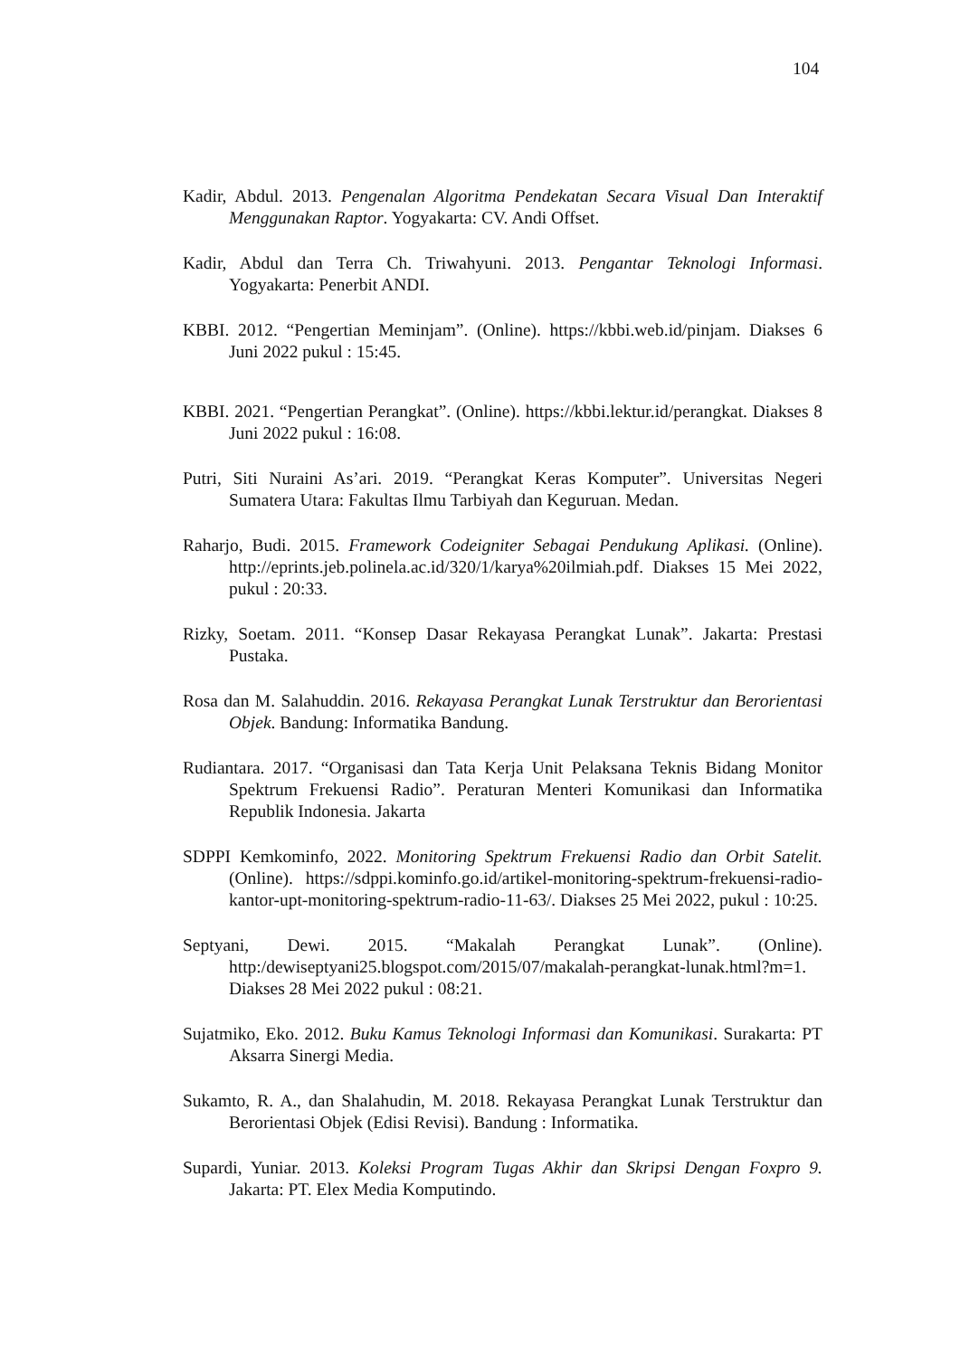104
Kadir, Abdul. 2013. Pengenalan Algoritma Pendekatan Secara Visual Dan Interaktif Menggunakan Raptor. Yogyakarta: CV. Andi Offset.
Kadir, Abdul dan Terra Ch. Triwahyuni. 2013. Pengantar Teknologi Informasi. Yogyakarta: Penerbit ANDI.
KBBI. 2012. “Pengertian Meminjam”. (Online). https://kbbi.web.id/pinjam. Diakses 6 Juni 2022 pukul : 15:45.
KBBI. 2021. “Pengertian Perangkat”. (Online). https://kbbi.lektur.id/perangkat. Diakses 8 Juni 2022 pukul : 16:08.
Putri, Siti Nuraini As’ari. 2019. “Perangkat Keras Komputer”. Universitas Negeri Sumatera Utara: Fakultas Ilmu Tarbiyah dan Keguruan. Medan.
Raharjo, Budi. 2015. Framework Codeigniter Sebagai Pendukung Aplikasi. (Online). http://eprints.jeb.polinela.ac.id/320/1/karya%20ilmiah.pdf. Diakses 15 Mei 2022, pukul : 20:33.
Rizky, Soetam. 2011. “Konsep Dasar Rekayasa Perangkat Lunak”. Jakarta: Prestasi Pustaka.
Rosa dan M. Salahuddin. 2016. Rekayasa Perangkat Lunak Terstruktur dan Berorientasi Objek. Bandung: Informatika Bandung.
Rudiantara. 2017. “Organisasi dan Tata Kerja Unit Pelaksana Teknis Bidang Monitor Spektrum Frekuensi Radio”. Peraturan Menteri Komunikasi dan Informatika Republik Indonesia. Jakarta
SDPPI Kemkominfo, 2022. Monitoring Spektrum Frekuensi Radio dan Orbit Satelit. (Online). https://sdppi.kominfo.go.id/artikel-monitoring-spektrum-frekuensi-radio-kantor-upt-monitoring-spektrum-radio-11-63/. Diakses 25 Mei 2022, pukul : 10:25.
Septyani, Dewi. 2015. “Makalah Perangkat Lunak”. (Online). http:/dewiseptyani25.blogspot.com/2015/07/makalah-perangkat-lunak.html?m=1. Diakses 28 Mei 2022 pukul : 08:21.
Sujatmiko, Eko. 2012. Buku Kamus Teknologi Informasi dan Komunikasi. Surakarta: PT Aksarra Sinergi Media.
Sukamto, R. A., dan Shalahudin, M. 2018. Rekayasa Perangkat Lunak Terstruktur dan Berorientasi Objek (Edisi Revisi). Bandung : Informatika.
Supardi, Yuniar. 2013. Koleksi Program Tugas Akhir dan Skripsi Dengan Foxpro 9. Jakarta: PT. Elex Media Komputindo.